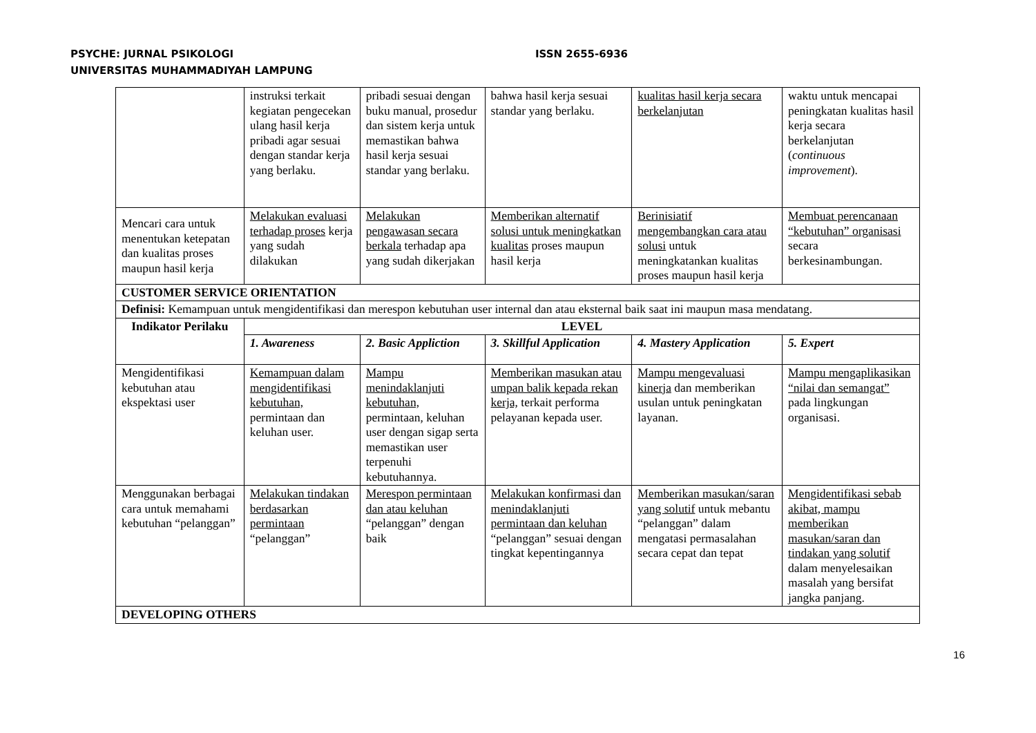PSYCHE: JURNAL PSIKOLOGI ISSN 2655-6936
UNIVERSITAS MUHAMMADIYAH LAMPUNG
| | instruksi terkait kegiatan pengecekan ulang hasil kerja pribadi agar sesuai dengan standar kerja yang berlaku. | pribadi sesuai dengan buku manual, prosedur dan sistem kerja untuk memastikan bahwa hasil kerja sesuai standar yang berlaku. | bahwa hasil kerja sesuai standar yang berlaku. | kualitas hasil kerja secara berkelanjutan | waktu untuk mencapai peningkatan kualitas hasil kerja secara berkelanjutan ( continuous improvement ). |
| Mencari cara untuk menentukan ketepatan dan kualitas proses maupun hasil kerja | Melakukan evaluasi terhadap proses kerja yang sudah dilakukan | Melakukan pengawasan secara berkala terhadap apa yang sudah dikerjakan | Memberikan alternatif solusi untuk meningkatkan kualitas proses maupun hasil kerja | Berinisiatif mengembangkan cara atau solusi untuk meningkatankan kualitas proses maupun hasil kerja | Membuat perencanaan “kebutuhan” organisasi secara berkesinambungan. |
| CUSTOMER SERVICE ORIENTATION | | | | | |
| Definisi: Kemampuan untuk mengidentifikasi dan merespon kebutuhan user internal dan atau eksternal baik saat ini maupun masa mendatang. | | | | | |
| Indikator Perilaku | LEVEL | | | | |
| | 1. Awareness | 2. Basic Appliction | 3. Skillful Application | 4. Mastery Application | 5. Expert |
| Mengidentifikasi kebutuhan atau ekspektasi user | Kemampuan dalam mengidentifikasi kebutuhan, permintaan dan keluhan user. | Mampu menindaklanjuti kebutuhan, permintaan, keluhan user dengan sigap serta memastikan user terpenuhi kebutuhannya. | Memberikan masukan atau umpan balik kepada rekan kerja, terkait performa pelayanan kepada user. | Mampu mengevaluasi kinerja dan memberikan usulan untuk peningkatan layanan. | Mampu mengaplikasikan “nilai dan semangat” pada lingkungan organisasi. |
| Menggunakan berbagai cara untuk memahami kebutuhan “pelanggan” | Melakukan tindakan berdasarkan permintaan “pelanggan” | Merespon permintaan dan atau keluhan “pelanggan” dengan baik | Melakukan konfirmasi dan menindaklanjuti permintaan dan keluhan “pelanggan” sesuai dengan tingkat kepentingannya | Memberikan masukan/saran yang solutif untuk mebantu “pelanggan” dalam mengatasi permasalahan secara cepat dan tepat | Mengidentifikasi sebab akibat, mampu memberikan masukan/saran dan tindakan yang solutif dalam menyelesaikan masalah yang bersifat jangka panjang. |
| DEVELOPING OTHERS | | | | | |
16